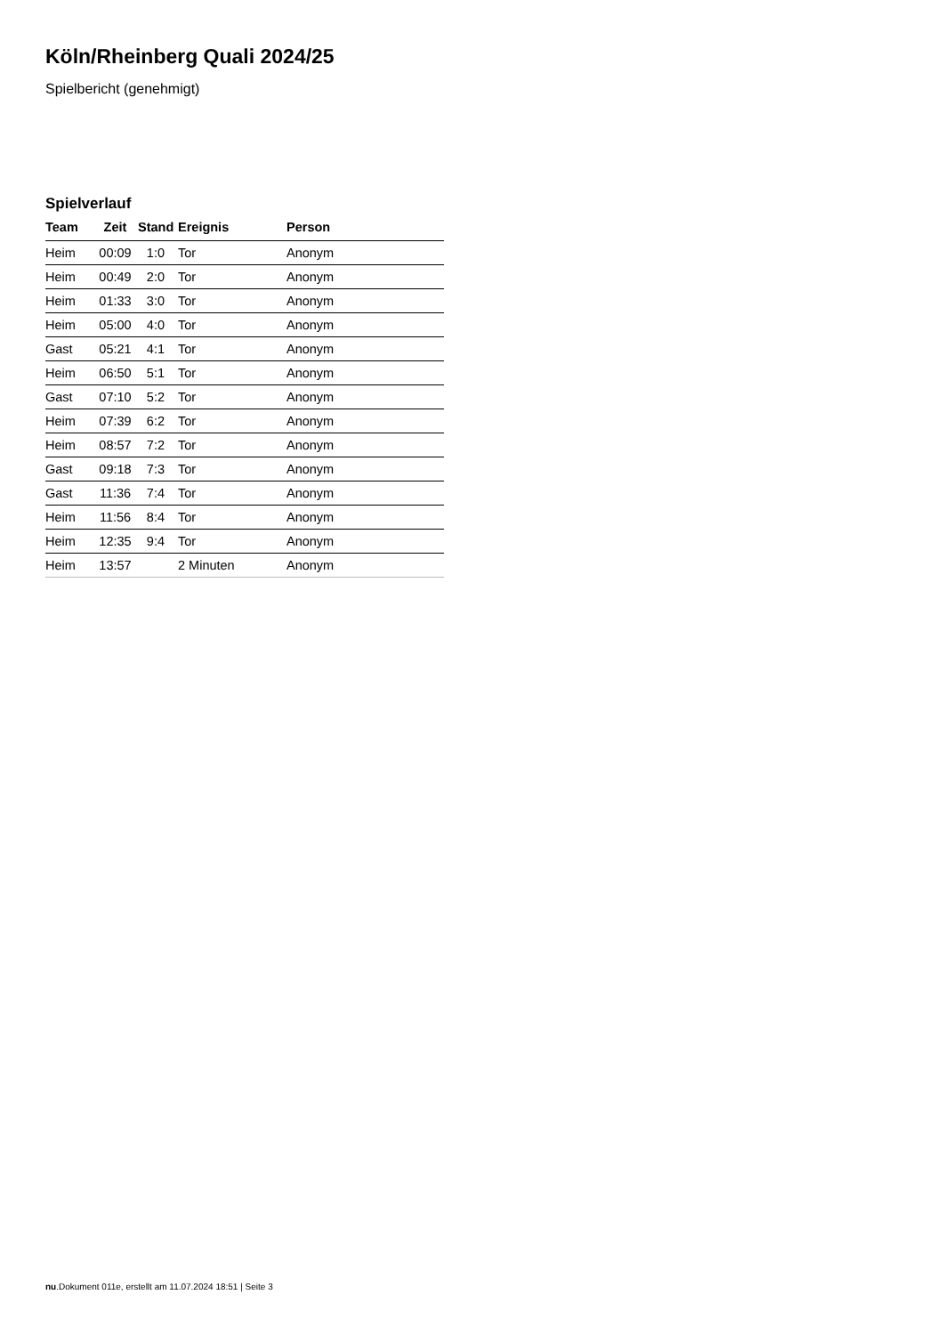Köln/Rheinberg Quali 2024/25
Spielbericht (genehmigt)
Spielverlauf
| Team | Zeit | Stand | Ereignis | Person |
| --- | --- | --- | --- | --- |
| Heim | 00:09 | 1:0 | Tor | Anonym |
| Heim | 00:49 | 2:0 | Tor | Anonym |
| Heim | 01:33 | 3:0 | Tor | Anonym |
| Heim | 05:00 | 4:0 | Tor | Anonym |
| Gast | 05:21 | 4:1 | Tor | Anonym |
| Heim | 06:50 | 5:1 | Tor | Anonym |
| Gast | 07:10 | 5:2 | Tor | Anonym |
| Heim | 07:39 | 6:2 | Tor | Anonym |
| Heim | 08:57 | 7:2 | Tor | Anonym |
| Gast | 09:18 | 7:3 | Tor | Anonym |
| Gast | 11:36 | 7:4 | Tor | Anonym |
| Heim | 11:56 | 8:4 | Tor | Anonym |
| Heim | 12:35 | 9:4 | Tor | Anonym |
| Heim | 13:57 | | 2 Minuten | Anonym |
nu.Dokument 011e, erstellt am 11.07.2024 18:51 | Seite 3